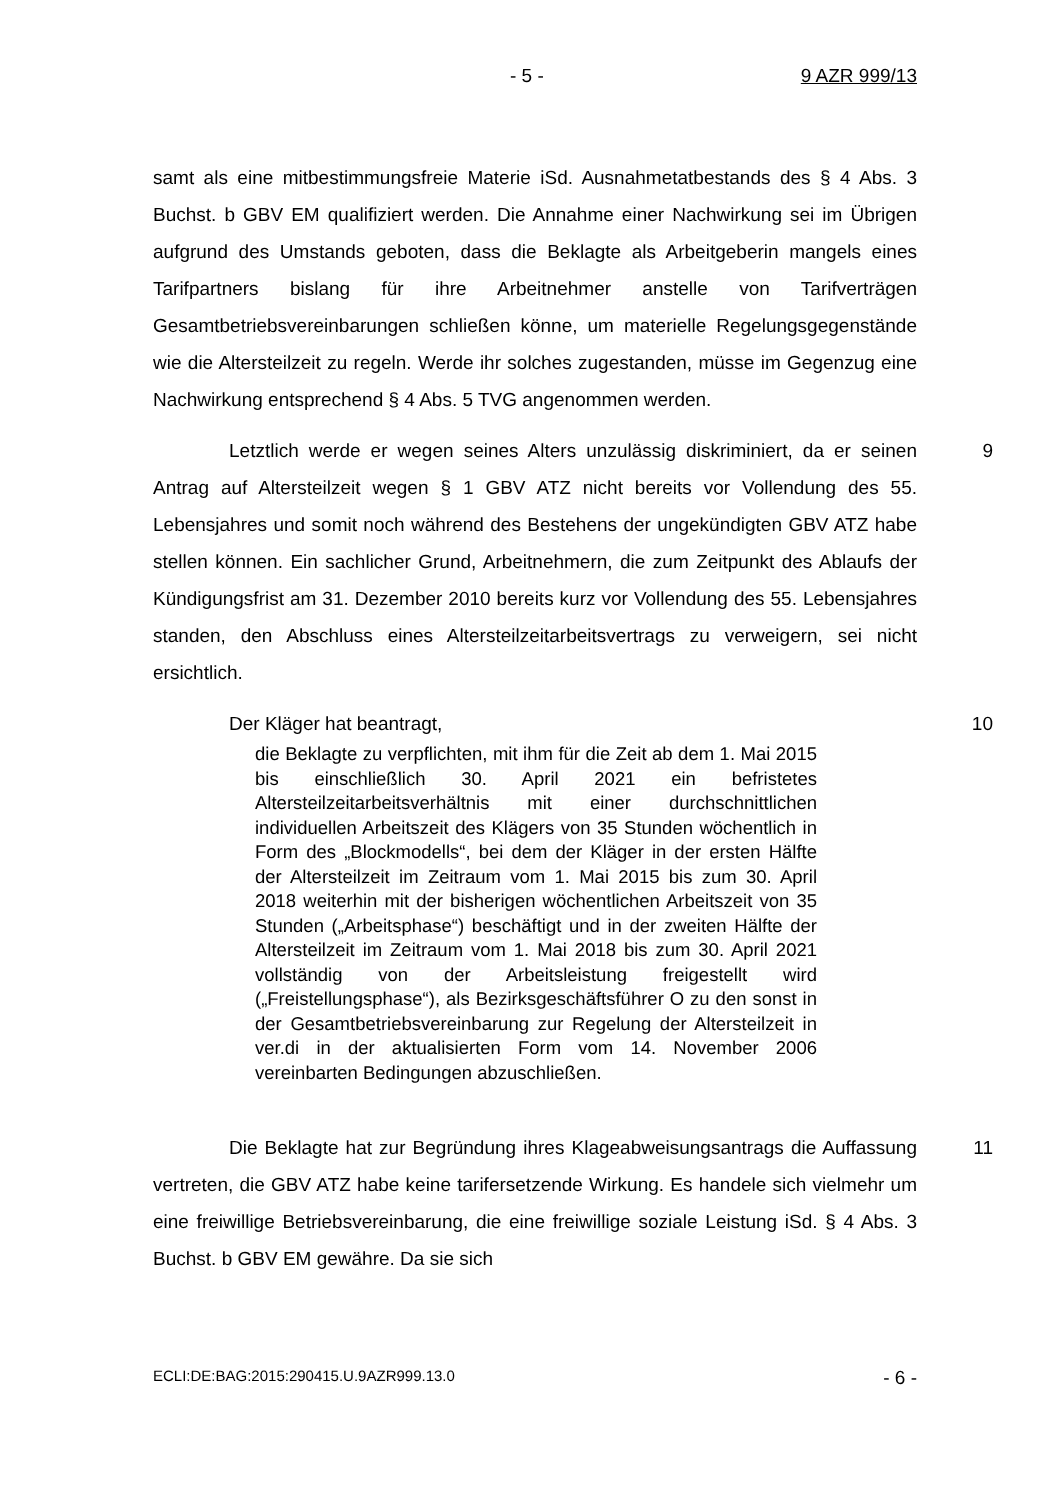- 5 - 9 AZR 999/13
samt als eine mitbestimmungsfreie Materie iSd. Ausnahmetatbestands des § 4 Abs. 3 Buchst. b GBV EM qualifiziert werden. Die Annahme einer Nachwirkung sei im Übrigen aufgrund des Umstands geboten, dass die Beklagte als Arbeitgeberin mangels eines Tarifpartners bislang für ihre Arbeitnehmer anstelle von Tarifverträgen Gesamtbetriebsvereinbarungen schließen könne, um materielle Regelungsgegenstände wie die Altersteilzeit zu regeln. Werde ihr solches zugestanden, müsse im Gegenzug eine Nachwirkung entsprechend § 4 Abs. 5 TVG angenommen werden.
9 Letztlich werde er wegen seines Alters unzulässig diskriminiert, da er seinen Antrag auf Altersteilzeit wegen § 1 GBV ATZ nicht bereits vor Vollendung des 55. Lebensjahres und somit noch während des Bestehens der ungekündigten GBV ATZ habe stellen können. Ein sachlicher Grund, Arbeitnehmern, die zum Zeitpunkt des Ablaufs der Kündigungsfrist am 31. Dezember 2010 bereits kurz vor Vollendung des 55. Lebensjahres standen, den Abschluss eines Altersteilzeitarbeitsvertrags zu verweigern, sei nicht ersichtlich.
10 Der Kläger hat beantragt,
die Beklagte zu verpflichten, mit ihm für die Zeit ab dem 1. Mai 2015 bis einschließlich 30. April 2021 ein befristetes Altersteilzeitarbeitsverhältnis mit einer durchschnittlichen individuellen Arbeitszeit des Klägers von 35 Stunden wöchentlich in Form des „Blockmodells“, bei dem der Kläger in der ersten Hälfte der Altersteilzeit im Zeitraum vom 1. Mai 2015 bis zum 30. April 2018 weiterhin mit der bisherigen wöchentlichen Arbeitszeit von 35 Stunden („Arbeitsphase“) beschäftigt und in der zweiten Hälfte der Altersteilzeit im Zeitraum vom 1. Mai 2018 bis zum 30. April 2021 vollständig von der Arbeitsleistung freigestellt wird („Freistellungsphase“), als Bezirksgeschäftsführer O zu den sonst in der Gesamtbetriebsvereinbarung zur Regelung der Altersteilzeit in ver.di in der aktualisierten Form vom 14. November 2006 vereinbarten Bedingungen abzuschließen.
11 Die Beklagte hat zur Begründung ihres Klageabweisungsantrags die Auffassung vertreten, die GBV ATZ habe keine tarifersetzende Wirkung. Es handele sich vielmehr um eine freiwillige Betriebsvereinbarung, die eine freiwillige soziale Leistung iSd. § 4 Abs. 3 Buchst. b GBV EM gewähre. Da sie sich
ECLI:DE:BAG:2015:290415.U.9AZR999.13.0 - 6 -